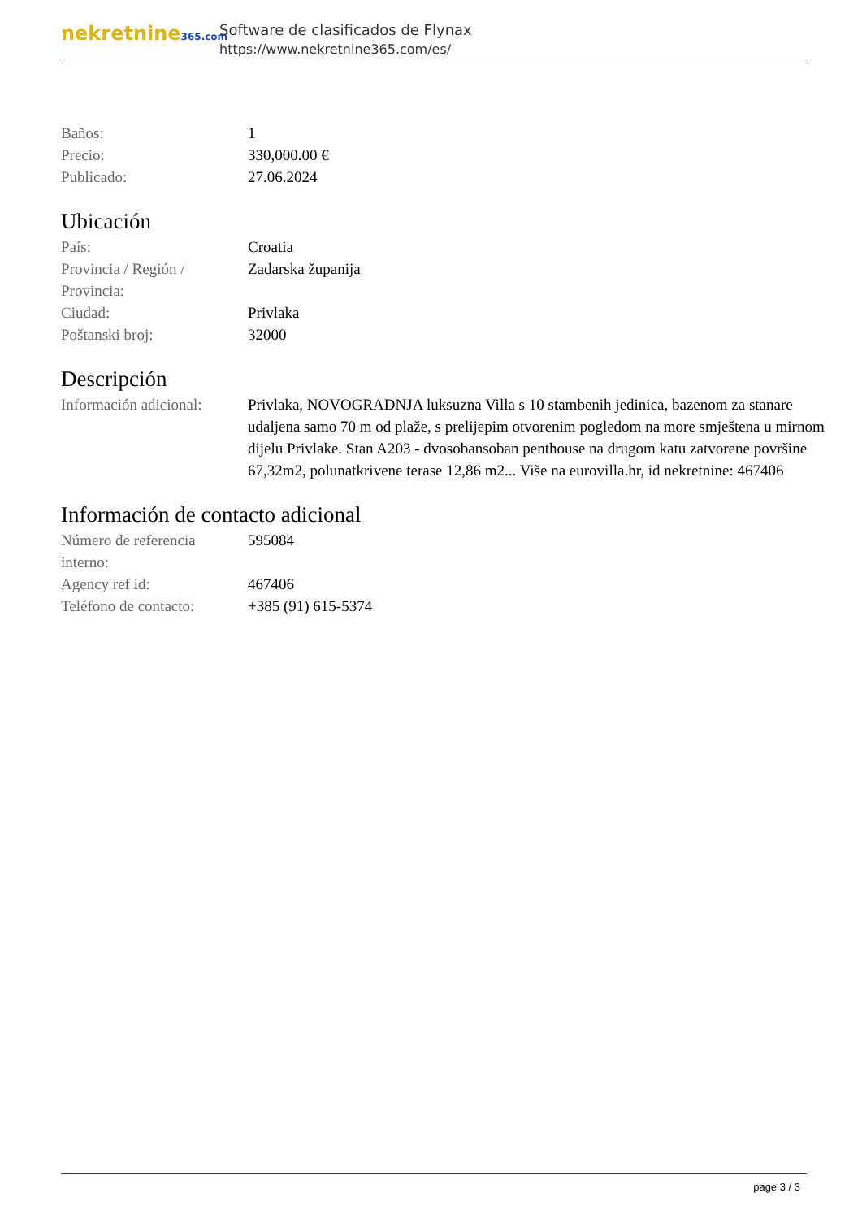nekretnine365.com
Software de clasificados de Flynax
https://www.nekretnine365.com/es/
| Baños: | 1 |
| Precio: | 330,000.00 € |
| Publicado: | 27.06.2024 |
Ubicación
| País: | Croatia |
| Provincia / Región / Provincia: | Zadarska županija |
| Ciudad: | Privlaka |
| Poštanski broj: | 32000 |
Descripción
| Información adicional: | Privlaka, NOVOGRADNJA luksuzna Villa s 10 stambenih jedinica, bazenom za stanare udaljena samo 70 m od plaže, s prelijepim otvorenim pogledom na more smještena u mirnom dijelu Privlake. Stan A203 - dvosobansoban penthouse na drugom katu zatvorene površine 67,32m2, polunatkrivene terase 12,86 m2... Više na eurovilla.hr, id nekretnine: 467406 |
Información de contacto adicional
| Número de referencia interno: | 595084 |
| Agency ref id: | 467406 |
| Teléfono de contacto: | +385 (91) 615-5374 |
page 3 / 3